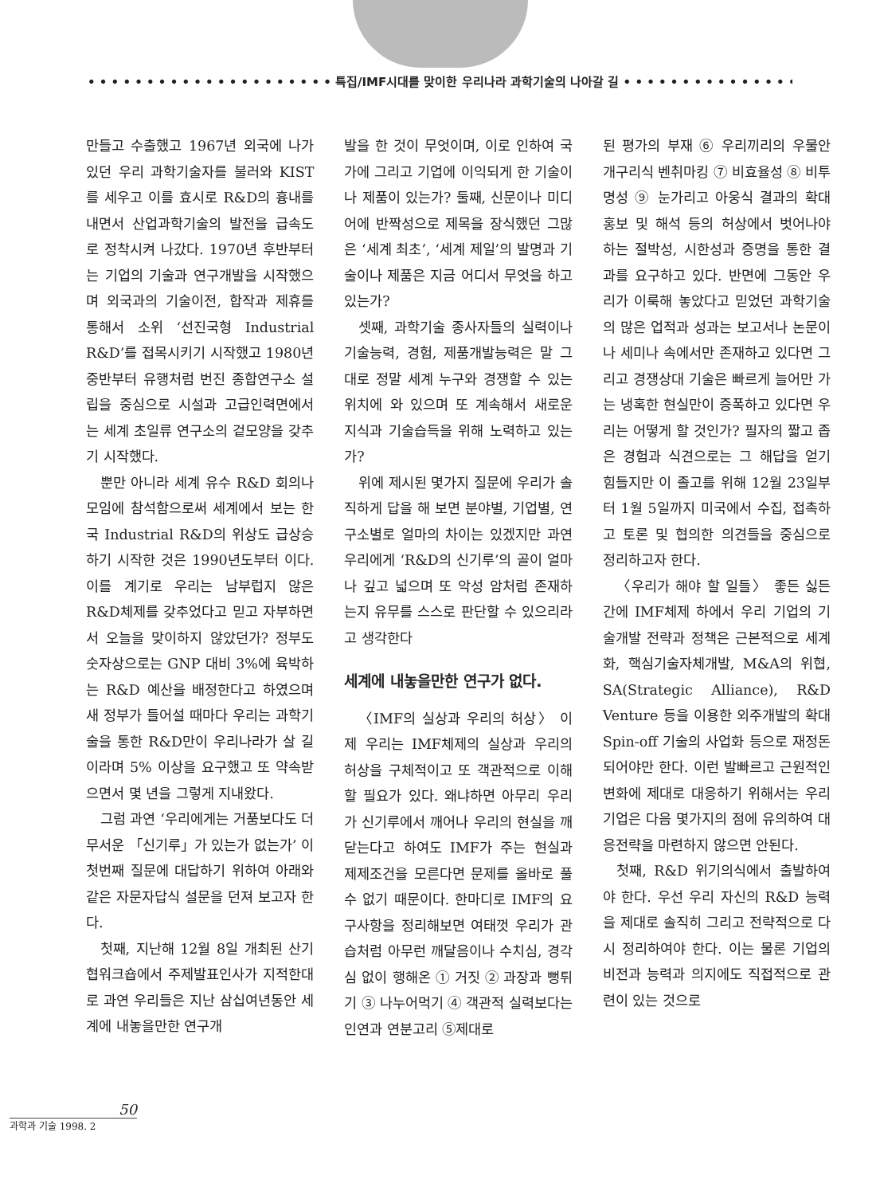• • • • • • • • • • • • • • • • • • • • • 특집/IMF시대를 맞이한 우리나라 과학기술의 나아갈 길 • • • • • • • • • • • • • • • • • • • •
만들고 수출했고 1967년 외국에 나가있던 우리 과학기술자를 불러와 KIST를 세우고 이를 효시로 R&D의 흉내를 내면서 산업과학기술의 발전을 급속도로 정착시켜 나갔다. 1970년 후반부터는 기업의 기술과 연구개발을 시작했으며 외국과의 기술이전, 합작과 제휴를 통해서 소위 ‘선진국형 Industrial R&D’를 접목시키기 시작했고 1980년 중반부터 유행처럼 번진 종합연구소 설립을 중심으로 시설과 고급인력면에서는 세계 초일류 연구소의 겉모양을 갖추기 시작했다.
뿐만 아니라 세계 유수 R&D 회의나 모임에 참석함으로써 세계에서 보는 한국 Industrial R&D의 위상도 급상승하기 시작한 것은 1990년도부터 이다. 이를 계기로 우리는 남부럽지 않은 R&D체제를 갖추었다고 믿고 자부하면서 오늘을 맞이하지 않았던가? 정부도 숫자상으로는 GNP 대비 3%에 육박하는 R&D 예산을 배정한다고 하였으며 새 정부가 들어설 때마다 우리는 과학기술을 통한 R&D만이 우리나라가 살 길이라며 5% 이상을 요구했고 또 약속받으면서 몇 년을 그렇게 지내왔다.
그럼 과연 ‘우리에게는 거품보다도 더 무서운 「신기루」가 있는가 없는가’ 이 첫번째 질문에 대답하기 위하여 아래와 같은 자문자답식 설문을 던져 보고자 한다.
첫째, 지난해 12월 8일 개최된 산기협워크숍에서 주제발표인사가 지적한대로 과연 우리들은 지난 삼십여년동안 세계에 내놓을만한 연구개
발을 한 것이 무엇이며, 이로 인하여 국가에 그리고 기업에 이익되게 한 기술이나 제품이 있는가? 둘째, 신문이나 미디어에 반짝성으로 제목을 장식했던 그많은 ‘세계 최초’, ‘세계 제일’의 발명과 기술이나 제품은 지금 어디서 무엇을 하고 있는가?
셋째, 과학기술 종사자들의 실력이나 기술능력, 경험, 제품개발능력은 말 그대로 정말 세계 누구와 경쟁할 수 있는 위치에 와 있으며 또 계속해서 새로운 지식과 기술습득을 위해 노력하고 있는가?
위에 제시된 몇가지 질문에 우리가 솔직하게 답을 해 보면 분야별, 기업별, 연구소별로 얼마의 차이는 있겠지만 과연 우리에게 ‘R&D의 신기루’의 골이 얼마나 깊고 넓으며 또 악성 암처럼 존재하는지 유무를 스스로 판단할 수 있으리라고 생각한다
세계에 내놓을만한 연구가 없다.
〈IMF의 실상과 우리의 허상〉 이제 우리는 IMF체제의 실상과 우리의 허상을 구체적이고 또 객관적으로 이해할 필요가 있다. 왜냐하면 아무리 우리가 신기루에서 깨어나 우리의 현실을 깨닫는다고 하여도 IMF가 주는 현실과 제제조건을 모른다면 문제를 올바로 풀 수 없기 때문이다. 한마디로 IMF의 요구사항을 정리해보면 여태껏 우리가 관습처럼 아무런 깨달음이나 수치심, 경각심 없이 행해온 ① 거짓 ② 과장과 뻥튀기 ③ 나누어먹기 ④ 객관적 실력보다는 인연과 연분고리 ⑤제대로
된 평가의 부재 ⑥ 우리끼리의 우물안 개구리식 벤취마킹 ⑦ 비효율성 ⑧ 비투명성 ⑨ 눈가리고 아웅식 결과의 확대 홍보 및 해석 등의 허상에서 벗어나야 하는 절박성, 시한성과 증명을 통한 결과를 요구하고 있다. 반면에 그동안 우리가 이룩해 놓았다고 믿었던 과학기술의 많은 업적과 성과는 보고서나 논문이나 세미나 속에서만 존재하고 있다면 그리고 경쟁상대 기술은 빠르게 늘어만 가는 냉혹한 현실만이 증폭하고 있다면 우리는 어떻게 할 것인가? 필자의 짧고 좁은 경험과 식견으로는 그 해답을 얻기 힘들지만 이 졸고를 위해 12월 23일부터 1월 5일까지 미국에서 수집, 접촉하고 토론 및 협의한 의견들을 중심으로 정리하고자 한다.
〈우리가 해야 할 일들〉 좋든 싫든간에 IMF체제 하에서 우리 기업의 기술개발 전략과 정책은 근본적으로 세계화, 핵심기술자체개발, M&A의 위협, SA(Strategic Alliance), R&D Venture 등을 이용한 외주개발의 확대 Spin-off 기술의 사업화 등으로 재정돈되어야만 한다. 이런 발빠르고 근원적인 변화에 제대로 대응하기 위해서는 우리 기업은 다음 몇가지의 점에 유의하여 대응전략을 마련하지 않으면 안된다.
첫째, R&D 위기의식에서 출발하여야 한다. 우선 우리 자신의 R&D 능력을 제대로 솔직히 그리고 전략적으로 다시 정리하여야 한다. 이는 물론 기업의 비전과 능력과 의지에도 직접적으로 관련이 있는 것으로
50
과학과 기술 1998. 2